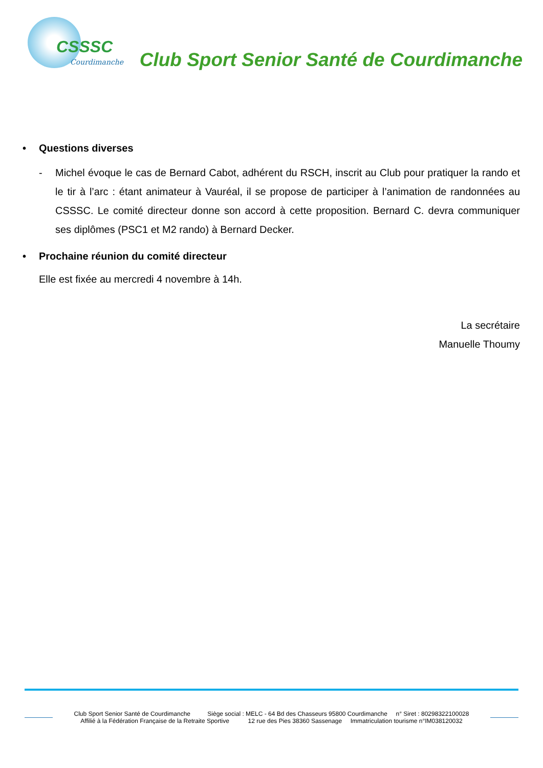CSSSC
Courdimanche
Club Sport Senior Santé de Courdimanche
• Questions diverses
- Michel évoque le cas de Bernard Cabot, adhérent du RSCH, inscrit au Club pour pratiquer la rando et le tir à l’arc : étant animateur à Vauréal, il se propose de participer à l’animation de randonnées au CSSSC. Le comité directeur donne son accord à cette proposition. Bernard C. devra communiquer ses diplômes (PSC1 et M2 rando) à Bernard Decker.
• Prochaine réunion du comité directeur
Elle est fixée au mercredi 4 novembre à 14h.
La secrétaire
Manuelle Thoumy
Club Sport Senior Santé de Courdimanche Siège social : MELC - 64 Bd des Chasseurs 95800 Courdimanche n° Siret : 80298322100028
Affilié à la Fédération Française de la Retraite Sportive 12 rue des Pies 38360 Sassenage Immatriculation tourisme n°IM038120032